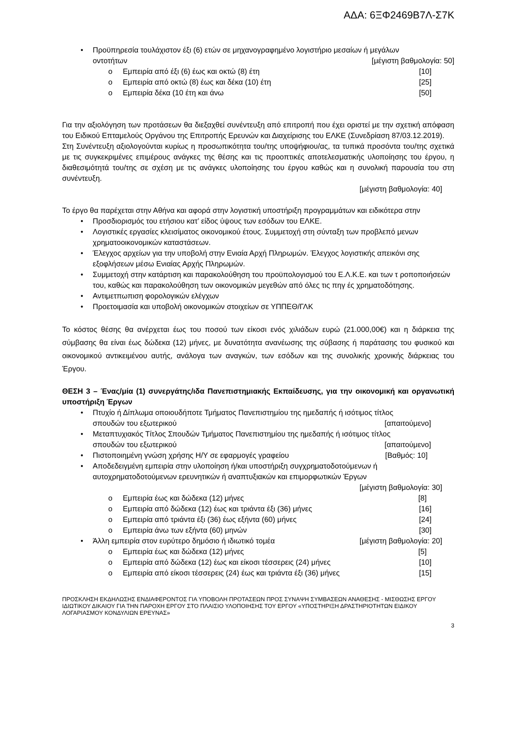ΑΔΑ: 6ΞΦ2469Β7Λ-Σ7Κ
• Προϋπηρεσία τουλάχιστον έξι (6) ετών σε μηχανογραφημένο λογιστήριο μεσαίων ή μεγάλων
οντοτήτων [μέγιστη βαθμολογία: 50]
o Εμπειρία από έξι (6) έως και οκτώ (8) έτη [10]
o Εμπειρία από οκτώ (8) έως και δέκα (10) έτη [25]
o Εμπειρία δέκα (10 έτη και άνω [50]
Για την αξιολόγηση των προτάσεων θα διεξαχθεί συνέντευξη από επιτροπή που έχει οριστεί με την σχετική απόφαση του Ειδικού Επταμελούς Οργάνου της Επιτροπής Ερευνών και Διαχείρισης του ΕΛΚΕ (Συνεδρίαση 87/03.12.2019).
Στη Συνέντευξη αξιολογούνται κυρίως η προσωπικότητα του/της υποψήφιου/ας, τα τυπικά προσόντα του/της σχετικά με τις συγκεκριμένες επιμέρους ανάγκες της θέσης και τις προοπτικές αποτελεσματικής υλοποίησης του έργου, η διαθεσιμότητά του/της σε σχέση με τις ανάγκες υλοποίησης του έργου καθώς και η συνολική παρουσία του στη συνέντευξη.
[μέγιστη βαθμολογία: 40]
Το έργο θα παρέχεται στην Αθήνα και αφορά στην λογιστική υποστήριξη προγραμμάτων και ειδικότερα στην
• Προσδιορισμός του ετήσιου κατ’ είδος ύψους των εσόδων του ΕΛΚΕ.
• Λογιστικές εργασίες κλεισίματος οικονομικού έτους. Συμμετοχή στη σύνταξη των προβλεπό μενων χρηματοοικονομικών καταστάσεων.
• Έλεγχος αρχείων για την υποβολή στην Ενιαία Αρχή Πληρωμών. Έλεγχος λογιστικής απεικόνι σης εξοφλήσεων μέσω Ενιαίας Αρχής Πληρωμών.
• Συμμετοχή στην κατάρτιση και παρακολούθηση του προϋπολογισμού του Ε.Λ.Κ.Ε. και των τ ροποποιήσεών του, καθώς και παρακολούθηση των οικονομικών μεγεθών από όλες τις πηγ ές χρηματοδότησης.
• Αντιμετπωπιση φορολογικών ελέγχων
• Προετοιμασία και υποβολή οικονομικών στοιχείων σε ΥΠΠΕΘ/ΓΛΚ
Το κόστος θέσης θα ανέρχεται έως του ποσού των είκοσι ενός χιλιάδων ευρώ (21.000,00€) και η διάρκεια της σύμβασης θα είναι έως δώδεκα (12) μήνες, με δυνατότητα ανανέωσης της σύβασης ή παράτασης του φυσικού και οικονομικού αντικειμένου αυτής, ανάλογα των αναγκών, των εσόδων και της συνολικής χρονικής διάρκειας του Έργου.
ΘΕΣΗ 3 – Ένας/μία (1) συνεργάτης/ιδα Πανεπιστημιακής Εκπαίδευσης, για την οικονομική και οργανωτική υποστήριξη Έργων
• Πτυχίο ή Δίπλωμα οποιουδήποτε Τμήματος Πανεπιστημίου της ημεδαπής ή ισότιμος τίτλος
σπουδών του εξωτερικού [απαιτούμενο]
• Μεταπτυχιακός Τίτλος Σπουδών Τμήματος Πανεπιστημίου της ημεδαπής ή ισότιμος τίτλος
σπουδών του εξωτερικού [απαιτούμενο]
• Πιστοποιημένη γνώση χρήσης Η/Υ σε εφαρμογές γραφείου [Βαθμός: 10]
• Αποδεδειγμένη εμπειρία στην υλοποίηση ή/και υποστήριξη συγχρηματοδοτούμενων ή αυτοχρηματοδοτούμενων ερευνητικών ή αναπτυξιακών και επιμορφωτικών Έργων
[μέγιστη βαθμολογία: 30]
o Εμπειρία έως και δώδεκα (12) μήνες [8]
o Εμπειρία από δώδεκα (12) έως και τριάντα έξι (36) μήνες [16]
o Εμπειρία από τριάντα έξι (36) έως εξήντα (60) μήνες [24]
o Εμπειρία άνω των εξήντα (60) μηνών [30]
• Άλλη εμπειρία στον ευρύτερο δημόσιο ή ιδιωτικό τομέα [μέγιστη βαθμολογία: 20]
o Εμπειρία έως και δώδεκα (12) μήνες [5]
o Εμπειρία από δώδεκα (12) έως και είκοσι τέσσερεις (24) μήνες [10]
o Εμπειρία από είκοσι τέσσερεις (24) έως και τριάντα έξι (36) μήνες [15]
ΠΡΟΣΚΛΗΣΗ ΕΚΔΗΛΩΣΗΣ ΕΝΔΙΑΦΕΡΟΝΤΟΣ ΓΙΑ ΥΠΟΒΟΛΗ ΠΡΟΤΑΣΕΩΝ ΠΡΟΣ ΣΥΝΑΨΗ ΣΥΜΒΑΣΕΩΝ ΑΝΑΘΕΣΗΣ - ΜΙΣΘΩΣΗΣ ΕΡΓΟΥ ΙΔΙΩΤΙΚΟΥ ΔΙΚΑΙΟΥ ΓΙΑ ΤΗΝ ΠΑΡΟΧΗ ΕΡΓΟΥ ΣΤΟ ΠΛΑΙΣΙΟ ΥΛΟΠΟΙΗΣΗΣ ΤΟΥ ΕΡΓΟΥ «ΥΠΟΣΤΗΡΙΞΗ ΔΡΑΣΤΗΡΙΟΤΗΤΩΝ ΕΙΔΙΚΟΥ ΛΟΓΑΡΙΑΣΜΟΥ ΚΟΝΔΥΛΙΩΝ ΕΡΕΥΝΑΣ»
3